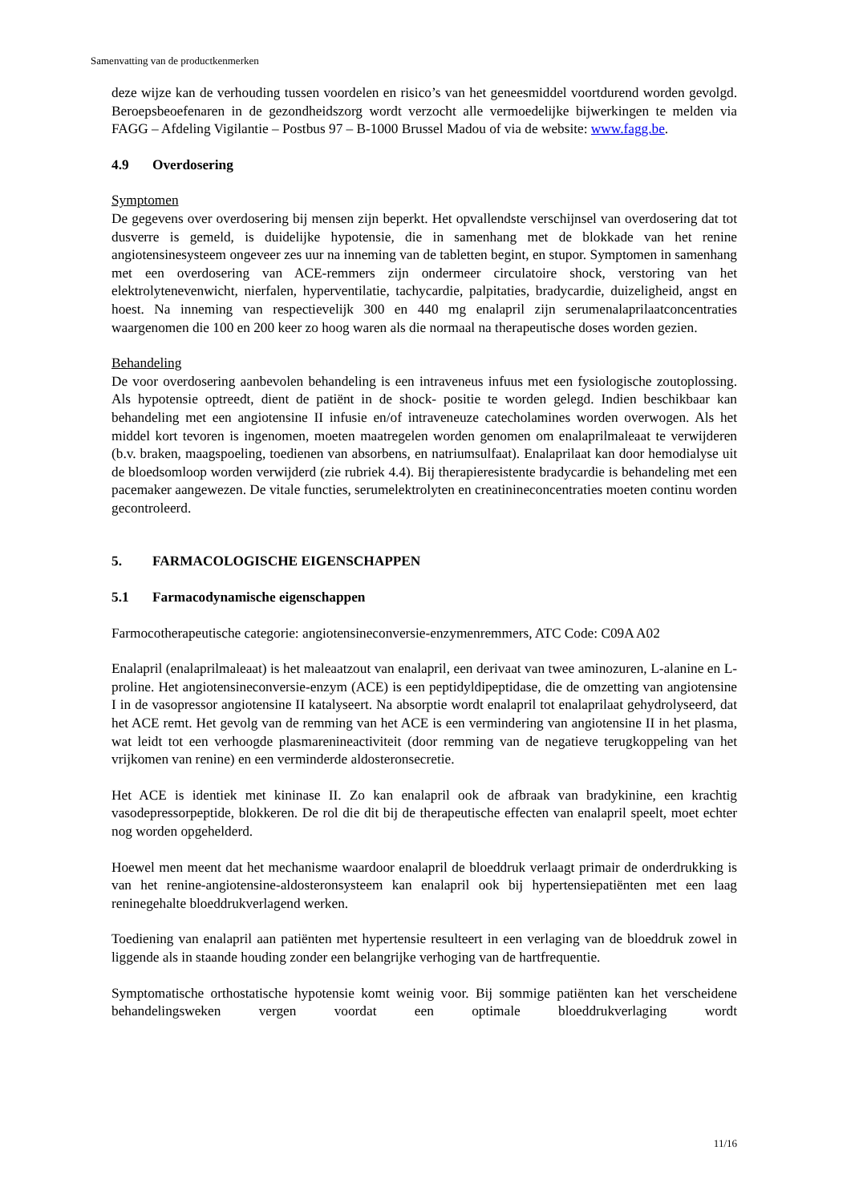Samenvatting van de productkenmerken
deze wijze kan de verhouding tussen voordelen en risico’s van het geneesmiddel voortdurend worden gevolgd. Beroepsbeoefenaren in de gezondheidszorg wordt verzocht alle vermoedelijke bijwerkingen te melden via FAGG – Afdeling Vigilantie – Postbus 97 – B-1000 Brussel Madou of via de website: www.fagg.be.
4.9 Overdosering
Symptomen
De gegevens over overdosering bij mensen zijn beperkt. Het opvallendste verschijnsel van overdosering dat tot dusverre is gemeld, is duidelijke hypotensie, die in samenhang met de blokkade van het renine angiotensinesysteem ongeveer zes uur na inneming van de tabletten begint, en stupor. Symptomen in samenhang met een overdosering van ACE-remmers zijn ondermeer circulatoire shock, verstoring van het elektrolytenevenwicht, nierfalen, hyperventilatie, tachycardie, palpitaties, bradycardie, duizeligheid, angst en hoest. Na inneming van respectievelijk 300 en 440 mg enalapril zijn serumenalaprilaatconcentraties waargenomen die 100 en 200 keer zo hoog waren als die normaal na therapeutische doses worden gezien.
Behandeling
De voor overdosering aanbevolen behandeling is een intraveneus infuus met een fysiologische zoutoplossing. Als hypotensie optreedt, dient de patiënt in de shock- positie te worden gelegd. Indien beschikbaar kan behandeling met een angiotensine II infusie en/of intraveneuze catecholamines worden overwogen. Als het middel kort tevoren is ingenomen, moeten maatregelen worden genomen om enalaprilmaleaat te verwijderen (b.v. braken, maagspoeling, toedienen van absorbens, en natriumsulfaat). Enalaprilaat kan door hemodialyse uit de bloedsomloop worden verwijderd (zie rubriek 4.4). Bij therapieresistente bradycardie is behandeling met een pacemaker aangewezen. De vitale functies, serumelektrolyten en creatinineconcentraties moeten continu worden gecontroleerd.
5. FARMACOLOGISCHE EIGENSCHAPPEN
5.1 Farmacodynamische eigenschappen
Farmocotherapeutische categorie: angiotensineconversie-enzymenremmers, ATC Code: C09A A02
Enalapril (enalaprilmaleaat) is het maleaatzout van enalapril, een derivaat van twee aminozuren, L-alanine en L-proline. Het angiotensineconversie-enzym (ACE) is een peptidyldipeptidase, die de omzetting van angiotensine I in de vasopressor angiotensine II katalyseert. Na absorptie wordt enalapril tot enalaprilaat gehydrolyseerd, dat het ACE remt. Het gevolg van de remming van het ACE is een vermindering van angiotensine II in het plasma, wat leidt tot een verhoogde plasmarenineactiviteit (door remming van de negatieve terugkoppeling van het vrijkomen van renine) en een verminderde aldosteronsecretie.
Het ACE is identiek met kininase II. Zo kan enalapril ook de afbraak van bradykinine, een krachtig vasodepressorpeptide, blokkeren. De rol die dit bij de therapeutische effecten van enalapril speelt, moet echter nog worden opgehelderd.
Hoewel men meent dat het mechanisme waardoor enalapril de bloeddruk verlaagt primair de onderdrukking is van het renine-angiotensine-aldosteronsysteem kan enalapril ook bij hypertensiepatiënten met een laag reninegehalte bloeddrukverlagend werken.
Toediening van enalapril aan patiënten met hypertensie resulteert in een verlaging van de bloeddruk zowel in liggende als in staande houding zonder een belangrijke verhoging van de hartfrequentie.
Symptomatische orthostatische hypotensie komt weinig voor. Bij sommige patiënten kan het verscheidene behandelingsweken vergen voordat een optimale bloeddrukverlaging wordt
11/16